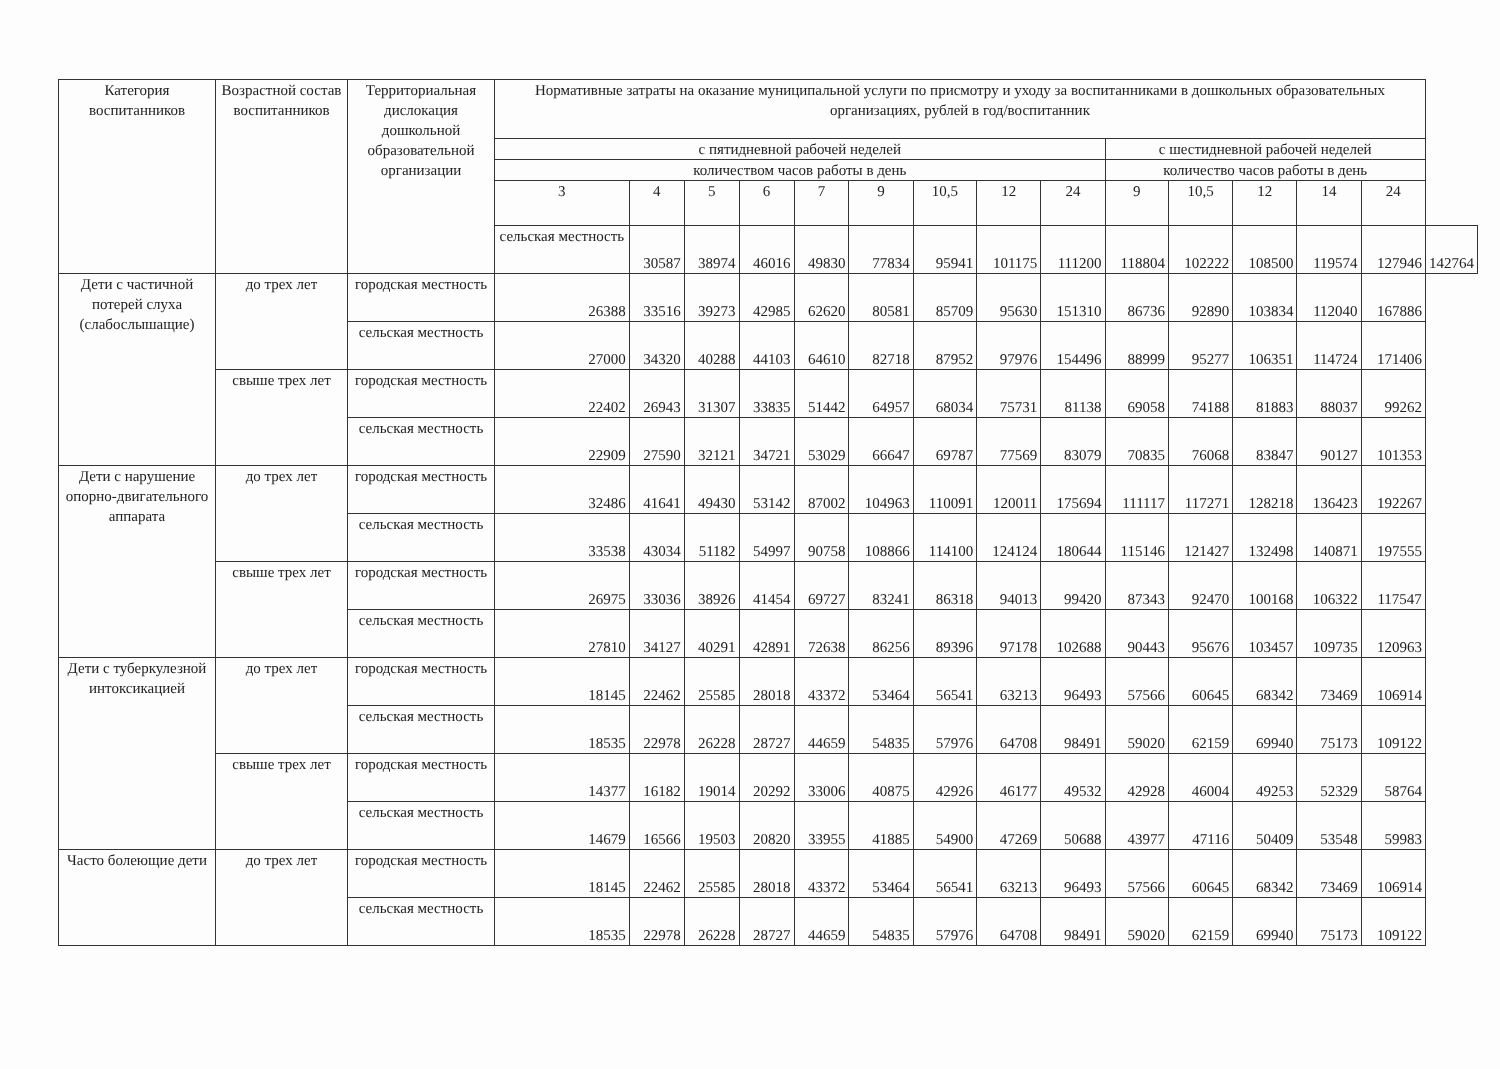| Категория воспитанников | Возрастной состав воспитанников | Территориальная дислокация дошкольной образовательной организации | Нормативные затраты на оказание муниципальной услуги по присмотру и уходу за воспитанниками в дошкольных образовательных организациях, рублей в год/воспитанник | | | | | | | | | | | | | | |
| --- | --- | --- | --- | --- | --- | --- | --- | --- | --- | --- | --- | --- | --- | --- | --- | --- | --- |
| | | | с пятидневной рабочей неделей | | | | | | | | | с шестидневной рабочей неделей | | | | | |
| | | | количеством часов работы в день | | | | | | | | | количество часов работы в день | | | | | |
| | | | 3 | 4 | 5 | 6 | 7 | 9 | 10,5 | 12 | 24 | 9 | 10,5 | 12 | 14 | 24 | |
| | | | сельская местность | 30587 | 38974 | 46016 | 49830 | 77834 | 95941 | 101175 | 111200 | 118804 | 102222 | 108500 | 119574 | 127946 | 142764 |
| Дети с частичной потерей слуха (слабослышащие) | до трех лет | городская местность | 26388 | 33516 | 39273 | 42985 | 62620 | 80581 | 85709 | 95630 | 151310 | 86736 | 92890 | 103834 | 112040 | 167886 | |
| | | сельская местность | 27000 | 34320 | 40288 | 44103 | 64610 | 82718 | 87952 | 97976 | 154496 | 88999 | 95277 | 106351 | 114724 | 171406 | |
| | свыше трех лет | городская местность | 22402 | 26943 | 31307 | 33835 | 51442 | 64957 | 68034 | 75731 | 81138 | 69058 | 74188 | 81883 | 88037 | 99262 | |
| | | сельская местность | 22909 | 27590 | 32121 | 34721 | 53029 | 66647 | 69787 | 77569 | 83079 | 70835 | 76068 | 83847 | 90127 | 101353 | |
| Дети с нарушение опорно-двигательного аппарата | до трех лет | городская местность | 32486 | 41641 | 49430 | 53142 | 87002 | 104963 | 110091 | 120011 | 175694 | 111117 | 117271 | 128218 | 136423 | 192267 | |
| | | сельская местность | 33538 | 43034 | 51182 | 54997 | 90758 | 108866 | 114100 | 124124 | 180644 | 115146 | 121427 | 132498 | 140871 | 197555 | |
| | свыше трех лет | городская местность | 26975 | 33036 | 38926 | 41454 | 69727 | 83241 | 86318 | 94013 | 99420 | 87343 | 92470 | 100168 | 106322 | 117547 | |
| | | сельская местность | 27810 | 34127 | 40291 | 42891 | 72638 | 86256 | 89396 | 97178 | 102688 | 90443 | 95676 | 103457 | 109735 | 120963 | |
| Дети с туберкулезной интоксикацией | до трех лет | городская местность | 18145 | 22462 | 25585 | 28018 | 43372 | 53464 | 56541 | 63213 | 96493 | 57566 | 60645 | 68342 | 73469 | 106914 | |
| | | сельская местность | 18535 | 22978 | 26228 | 28727 | 44659 | 54835 | 57976 | 64708 | 98491 | 59020 | 62159 | 69940 | 75173 | 109122 | |
| | свыше трех лет | городская местность | 14377 | 16182 | 19014 | 20292 | 33006 | 40875 | 42926 | 46177 | 49532 | 42928 | 46004 | 49253 | 52329 | 58764 | |
| | | сельская местность | 14679 | 16566 | 19503 | 20820 | 33955 | 41885 | 54900 | 47269 | 50688 | 43977 | 47116 | 50409 | 53548 | 59983 | |
| Часто болеющие дети | до трех лет | городская местность | 18145 | 22462 | 25585 | 28018 | 43372 | 53464 | 56541 | 63213 | 96493 | 57566 | 60645 | 68342 | 73469 | 106914 | |
| | | сельская местность | 18535 | 22978 | 26228 | 28727 | 44659 | 54835 | 57976 | 64708 | 98491 | 59020 | 62159 | 69940 | 75173 | 109122 | |